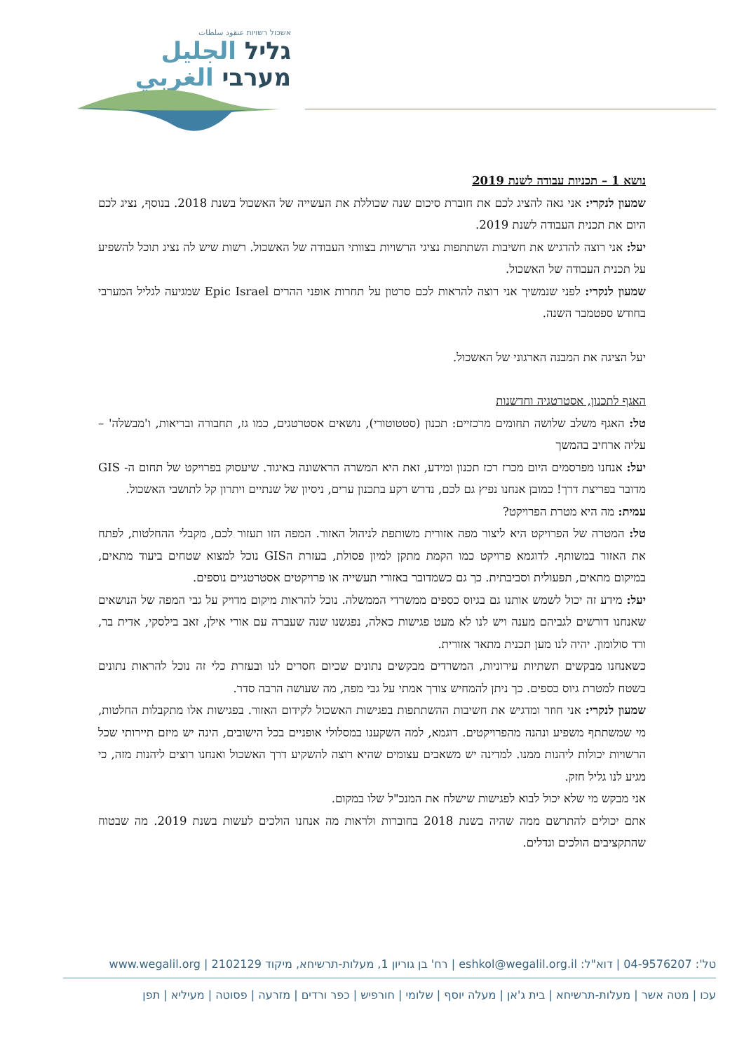אשכול רשויות عنقود سلطات
גליל الجليل
מערבי الغربي
נושא 1 – תכניות עבודה לשנת 2019
שמעון לנקרי: אני גאה להציג לכם את חוברת סיכום שנה שכוללת את העשייה של האשכול בשנת 2018. בנוסף, נציג לכם היום את תכנית העבודה לשנת 2019.
יעל: אני רוצה להדגיש את חשיבות השתתפות נציגי הרשויות בצוותי העבודה של האשכול. רשות שיש לה נציג תוכל להשפיע על תכנית העבודה של האשכול.
שמעון לנקרי: לפני שנמשיך אני רוצה להראות לכם סרטון על תחרות אופני ההרים Epic Israel שמגיעה לגליל המערבי בחודש ספטמבר השנה.
יעל הציגה את המבנה הארגוני של האשכול.
האגף לתכנון, אסטרטגיה וחדשנות
טל: האגף משלב שלושה תחומים מרכזיים: תכנון (סטטוטורי), נושאים אסטרטגים, כמו גז, תחבורה ובריאות, ו'מבשלה' – עליה ארחיב בהמשך
יעל: אנחנו מפרסמים היום מכרז רכז תכנון ומידע, זאת היא המשרה הראשונה באיגוד. שיעסוק בפרויקט של תחום ה- GIS מדובר בפריצת דרך! כמובן אנחנו נפיץ גם לכם, נדרש רקע בתכנון ערים, ניסיון של שנתיים ויתרון קל לתושבי האשכול.
עמית: מה היא מטרת הפרויקט?
טל: המטרה של הפרויקט היא ליצור מפה אזורית משותפת לניהול האזור. המפה הזו תעזור לכם, מקבלי ההחלטות, לפתח את האזור במשותף. לדוגמא פרויקט כמו הקמת מתקן למיון פסולת, בעזרת הGIS נוכל למצוא שטחים ביעוד מתאים, במיקום מתאים, תפעולית וסביבתית. כך גם כשמדובר באזורי תעשייה או פרויקטים אסטרטגיים נוספים.
יעל: מידע זה יכול לשמש אותנו גם בגיוס כספים ממשרדי הממשלה. נוכל להראות מיקום מדויק על גבי המפה של הנושאים שאנחנו דורשים לגביהם מענה ויש לנו לא מעט פגישות כאלה, נפגשנו שנה שעברה עם אורי אילן, זאב בילסקי, אדית בר, ורד סולומון. יהיה לנו מען תכנית מתאר אזורית.
כשאנחנו מבקשים תשתיות עירוניות, המשרדים מבקשים נתונים שכיום חסרים לנו ובעזרת כלי זה נוכל להראות נתונים בשטח למטרת גיוס כספים. כך ניתן להמחיש צורך אמתי על גבי מפה, מה שעושה הרבה סדר.
שמעון לנקרי: אני חוזר ומדגיש את חשיבות ההשתתפות בפגישות האשכול לקידום האזור. בפגישות אלו מתקבלות החלטות, מי שמשתתף משפיע ונהנה מהפרויקטים. דוגמא, למה השקענו במסלולי אופניים בכל הישובים, הינה יש מיזם תיירותי שכל הרשויות יכולות ליהנות ממנו. למדינה יש משאבים עצומים שהיא רוצה להשקיע דרך האשכול ואנחנו רוצים ליהנות מזה, כי מגיע לנו גליל חזק.
אני מבקש מי שלא יכול לבוא לפגישות שישלח את המנכ"ל שלו במקום.
אתם יכולים להתרשם ממה שהיה בשנת 2018 בחוברות ולראות מה אנחנו הולכים לעשות בשנת 2019. מה שבטוח שהתקציבים הולכים וגדלים.
טל': 04-9576207 | דוא"ל: eshkol@wegalil.org.il | רח' בן גוריון 1, מעלות-תרשיחא, מיקוד 2102129 | www.wegalil.org
עכו | מטה אשר | מעלות-תרשיחא | בית ג'אן | מעלה יוסף | שלומי | חורפיש | כפר ורדים | מזרעה | פסוטה | מעיליא | תפן